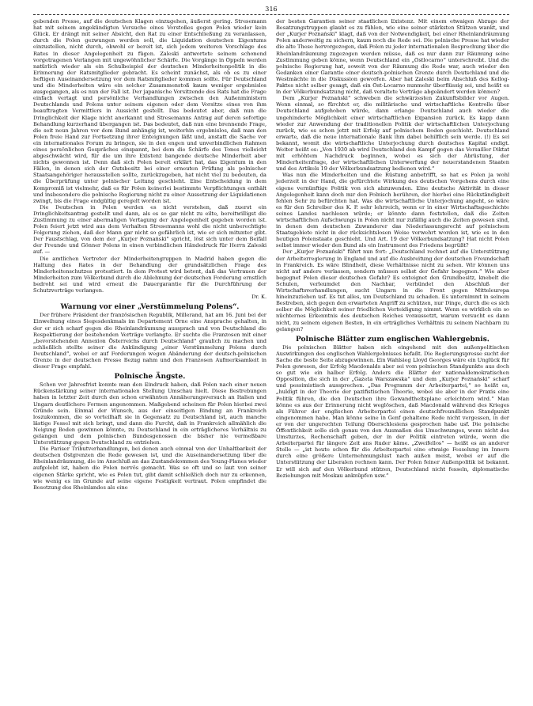316
gebenden Presse, auf die deutschen Klagen einzugehen, äußerst gering. Stresemann hat mit seinem angekündigten Versuche eines Vorstoßes gegen Polen wieder kein Glück. Er drängt mit seiner Absicht, den Rat zu einer Entschließung zu veranlassen, durch die Polen gezwungen werden soll, die Liquidation deutschen Eigentums einzustellen, nicht durch, obwohl er bereit ist, sich jedem weiteren Vorschlage des Rates in dieser Angelegenheit zu fügen. Zaleski antwortete seinem schonend vorgetragenen Verlangen mit ungewöhnlicher Schärfe. Die Vorgänge in Oppeln werden natürlich wieder als ein Schulbeispiel der deutschen Minderheitenpolitik in die Erinnerung der Ratsmitglieder gebracht. Es scheint zunächst, als ob es zu einer heftigen Auseinandersetzung vor dem Ratsmitglieder kommen sollte. Für Deutschland und die Minderheiten wäre ein solcher Zusammenstoß kaum weniger ergebnislos ausgegangen, als es nun der Fall ist. Der japanische Vorsitzende des Rats hat die Frage einfach vertagt und persönliche Verhandlungen zwischen den Außenministern Deutschlands und Polens unter seinem eigenen oder dem Vorsitze eines von ihm beauftragten Vermittlers in Aussicht gestellt. Das bedeutet aber, daß nun die Dringlichkeit der Klage nicht anerkannt und Stresemanns Antrag auf deren sofortige Behandlung kurzerhand übergangen ist. Das bedeutet, daß nun eine brennende Frage, die seit neun Jahren vor dem Bund anhängig ist, weiterhin ergebnislos, daß man den Polen freie Hand zur Fortsetzung ihrer Enteignungen läßt und, anstatt die Sache vor ein internationales Forum zu bringen, sie in den engen und unverbindlichen Rahmen eines persönlichen Gespräches einspannt, bei dem die Schärfe des Tones vielleicht abgeschwächt wird, für die um ihre Existenz bangende deutsche Minderheit aber nichts gewonnen ist. Denn daß sich Polen bereit erklärt hat, das Eigentum in den Fällen, in denen sich der Gutsbesitz bei einer erneuten Prüfung als polnischer Staatsangehöriger herausstellen sollte, zurückzugeben, hat nicht viel zu bedeuten, da die Überprüfung unter polnischer Leitung geschieht. Eine Entscheidung in dem Kompromiß ist vielmehr, daß es für Polen keinerlei bestimmte Verpflichtungen enthält und insbesondere die polnische Regierung nicht zu einer Aussetzung der Liquidationen zwingt, bis die Frage endgültig geregelt worden ist.
Die Deutschen in Polen werden es nicht verstehen, daß zuerst ein Dringlichkeitsantrag gestellt und dann, als es so gar nicht zu eilte, bereitwilligst die Zustimmung zu einer abermaligen Vertagung der Angelegenheit gegeben worden ist. Polen feiert jetzt wird aus dem Verhalten Stresemanns wohl die nicht unberechtigte Folgerung ziehen, daß der Mann gar nicht so gefährlich ist, wie er sich mitunter gibt. Der Faustschlag, von dem der „Kurjer Poznański“ spricht, löst sich unter dem Beifall der Freunde und Gönner Polens in einen verbindlichen Händedruck für Herrn Zaleski auf. —
Die amtlichen Vertreter der Minderheitengruppen in Madrid haben gegen die Haltung des Rates in der Behandlung der grundsätzlichen Frage des Minderheitenschutzes protestiert. In dem Protest wird betont, daß das Vertrauen der Minderheiten zum Völkerbund durch die Ablehnung der deutschen Forderung ernstlich bedroht sei und wird erneut die Dauergarantie für die Durchführung der Schutzverträge verlangen.
Dr. K.
Warnung vor einer „Verstümmelung Polens“.
Der frühere Präsident der französischen Republik, Millerand, hat am 16. Juni bei der Einweihung eines Siegesdenkmals im Departement Orne eine Ansprache gehalten, in der er sich scharf gegen die Rheinlandräumung aussprach und von Deutschland die Respektierung der bestehenden Verträge verlangte. Er suchte die Franzosen mit einer „bevorstehenden Annexion Österreichs durch Deutschland“ graulich zu machen und schließlich stellte seiner die Ankündigung „einer Verstümmelung Polens durch Deutschland“, wobei er auf Forderungen wegen Abänderung der deutsch-polnischen Grenze in der deutschen Presse Bezug nahm und den Franzosen Aufmerksamkeit in dieser Frage empfahl.
Polnische Ängste.
Schon vor Jahresfrist konnte man den Eindruck haben, daß Polen nach einer neuen Rückenstärkung seiner internationalen Stellung Umschau hielt. Diese Bestrebungen haben in letzter Zeit durch den schon erwähnten Annäherungsversuch an Italien und Ungarn deutlichere Formen angenommen. Maßgebend scheinen für Polen hierbei zwei Gründe sein. Einmal der Wunsch, aus der einseitigen Bindung an Frankreich loszukommen, die so vorteilhaft sie in Gegensatz zu Deutschland ist, auch manche lästige Fessel mit sich bringt, und dann die Furcht, daß in Frankreich allmählich die Neigung Boden gewinnen könnte, zu Deutschland in ein erträglicheres Verhältnis zu gelangen und dem polnischen Bundesgenossen die bisher nie vermeßbare Unterstützung gegen Deutschland zu entziehen.
Die Pariser Tributverhandlungen, bei denen auch einmal von der Unhaltbarkeit der deutschen Ostgrenzen die Rede gewesen ist, und die Auseinandersetzung über die Rheinlandräumung, die im Anschluß an das Zustandekommen des Young-Planes wieder aufgelebt ist, haben die Polen nervös gemacht. Was so oft und so laut von seiner eigenen Stärke spricht, wie es Polen tut, gibt damit schließlich doch nur zu erkennen, wie wenig es im Grunde auf seine eigene Festigkeit vertraut. Polen empfindet die Besetzung des Rheinlandes als eine
der besten Garantien seiner staatlichen Existenz. Mit einem etwaigen Abzuge der Besatzungstruppen glaubt es zu fühlen, wie eine seiner stärksten Stützen wankt, und der „Kurjer Poznański“ klagt, daß von der Notwendigkeit, bei einer Rheinlandräumung Polen anderweitig zu sichern, kaum noch die Rede sei. Die polnische Presse hat wieder die alte These hervorgezogen, daß Polen zu jeder internationalen Besprechung über die Rheinlandräumung zugezogen werden müsse, daß es nur dann zur Räumung seine Zustimmung geben könne, wenn Deutschland ein „Ostlocarno“ unterschreibt. Und die polnische Regierung hat, soweit von der Räumung die Rede war, auch wieder den Gedanken einer Garantie einer deutsch-polnischen Grenze durch Deutschland und die Westmächte in die Diskussion geworfen. Aber hat Zaleski beim Abschluß des Kellog-Paktes nicht selber gesagt, daß ein Ost-Locarno nunmehr überflüssig sei, und heißt es in der Völkerbundsatzung nicht, daß veraltete Verträge abgeändert werden können?
Dem „Kurjer Poznański“ schweben die schwärzesten Zukunftsbilder vor Augen. Wenn einmal, so fürchtet er, die militärische und wirtschaftliche Kontrolle über Deutschland aufgehoben würde, dann erlange Deutschland auch wieder die ungehinderte Möglichkeit einer wirtschaftlichen Expansion zurück. Es kapp dann wieder zur Anwendung der traditionellen Politik der wirtschaftlichen Unterjochung zurück, wie es schon jetzt mit Erfolg auf polnischem Boden geschieht. Deutschland erwarte, daß die neue internationale Bank ihm dabei behilflich sein werde. (!) Es sei bekannt, womit die wirtschaftliche Unterjochung durch deutsches Kapital endigt. Weiter heißt es: „Von 1930 ab wird Deutschland den Kampf gegen das Versailler Diktat mit erhöhtem Nachdruck beginnen, wobei es sich der Abrüstung, der Minderheitenfrage, der wirtschaftlichen Unterwerfung der neuerstandenen Staaten und des Artikels 19 der Völkerbundsatzung bedienen wird.“
Was nun die Minderheiten und die Rüstung anbetrifft, so hat es Polen ja wohl jederzeit in der Hand, die gefürchtete Wirkung des deutschen Vorgehens durch eine eigene vernünftige Politik von sich abzuwenden. Eine deutsche Aktivität in dieser Angelegenheit kann doch nur den Polnisch berühren, der hierbei eine Rückständigkeit fehlen Sehr zu befürchten hat. Was die wirtschaftliche Unterjochung angeht, so wäre es für den Schreiber des K. P. sehr lehrreich, wenn er in einer Wirtschaftsgeschichte seines Landes nachlesen würde; er könnte dann feststellen, daß die Zeiten wirtschaftlichen Aufschwungs in Polen nicht nur zufällig auch die Zeiten gewesen sind, in denen dem deutschen Zuwanderer das Niederlassungsrecht auf polnischem Staatsgebiete nicht in der rücksichtslosen Weise verwehrt worden ist, wie es in den heutigen Polenstaate geschieht. Und Art. 19 der Völkerbundsatzung? Hat nicht Polen selbst immer wieder den Bund als ein Instrument des Friedens begrüßt?
Der „Kurjer Poznański“ führt nun fort: „Deutschland rechnet auf die Unterstützung der Arbeiterregierung in England und auf die Ausbreitung der deutschen Freundschaft in Frankreich. Es wäre Blindheit, diese Verhältnisse nicht zu sehen. Wir können uns nicht auf andere verlassen, sondern müssen selbst der Gefahr begegnen.“ Wie aber begegnet Polen dieser deutschen Gefahr? Es enteignet den Grundbesitz, knebelt die Schulen, verleumdet den Nachbar, verbündet den Abschluß der Wirtschaftsverhandlungen, sucht Ungarn in die Front gegen Mitteleuropa hineinzuziehen usf. Es tut alles, um Deutschland zu schaden. Es unternimmt in seinem Bestreben, sich gegen den erwarteten Angriff zu schützen, nur Dinge, durch die es sich selber die Möglichkeit seiner friedlichen Verteidigung nimmt. Wenn es wirklich ein so nüchternes Erkenntnis des deutschen Reiches voraussetzt, warum versucht es dann nicht, zu seinem eigenen Besten, in ein erträgliches Verhältnis zu seinem Nachbarn zu gelangen?
Polnische Blätter zum englischen Wahlergebnis.
Die polnischen Blätter haben sich eingehend mit den außenpolitischen Auswirkungen des englischen Wahlergebnisses befaßt. Die Regierungspresse sucht der Sache die beste Seite abzugewinnen. Ein Wahlsieg Lloyd Georges wäre ein Unglück für Polen gewesen, der Erfolg Macdonalds aber sei vom polnischen Standpunkte aus doch so gut wie ein halber Erfolg. Anders die Blätter der nationaldemokratischen Opposition, die sich in der „Gazeta Warszawska“ und dem „Kurjer Poznański“ scharf und pessimistisch aussprechen. „Das Programm der Arbeiterpartei,“ so heißt es, „huldigt in der Theorie der pazifistischen Theorie, wobei sie aber in der Praxis eine Politik führen, die den Deutschen ihre Gewandtheitsplane erleichtern wird.“ Man könne es aus der Erinnerung nicht weglöschen, daß Macdonald während des Krieges als Führer der englischen Arbeiterpartei einen deutschfreundlichen Standpunkt eingenommen habe. Man könne seine in Genf gehaltene Rede nicht vergessen, in der er von der ungerechten Teilung Oberschlesiens gesprochen habe usf. Die polnische Öffentlichkeit solle sich genau von den Ausmaßen des Umschwunges, wenn nicht des Umsturzes, Rechenschaft geben, der in der Politik eintreten würde, wenn die Arbeiterpartei für längere Zeit ans Ruder käme. „Zweifellos“ — heißt es an anderer Stelle — „ist heute schon für die Arbeiterpartei eine etwaige Fesselung im Innern durch eine größere Unternehmungslust nach außen meist, wobei er auf die Unterstützung der Liberalen rechnen kann. Der Polen feiner Außenpolitik ist bekannt. Er will sich auf den Völkerbund stützen, Deutschland nicht fesseln, diplomatische Beziehungen mit Moskau anknüpfen usw.“